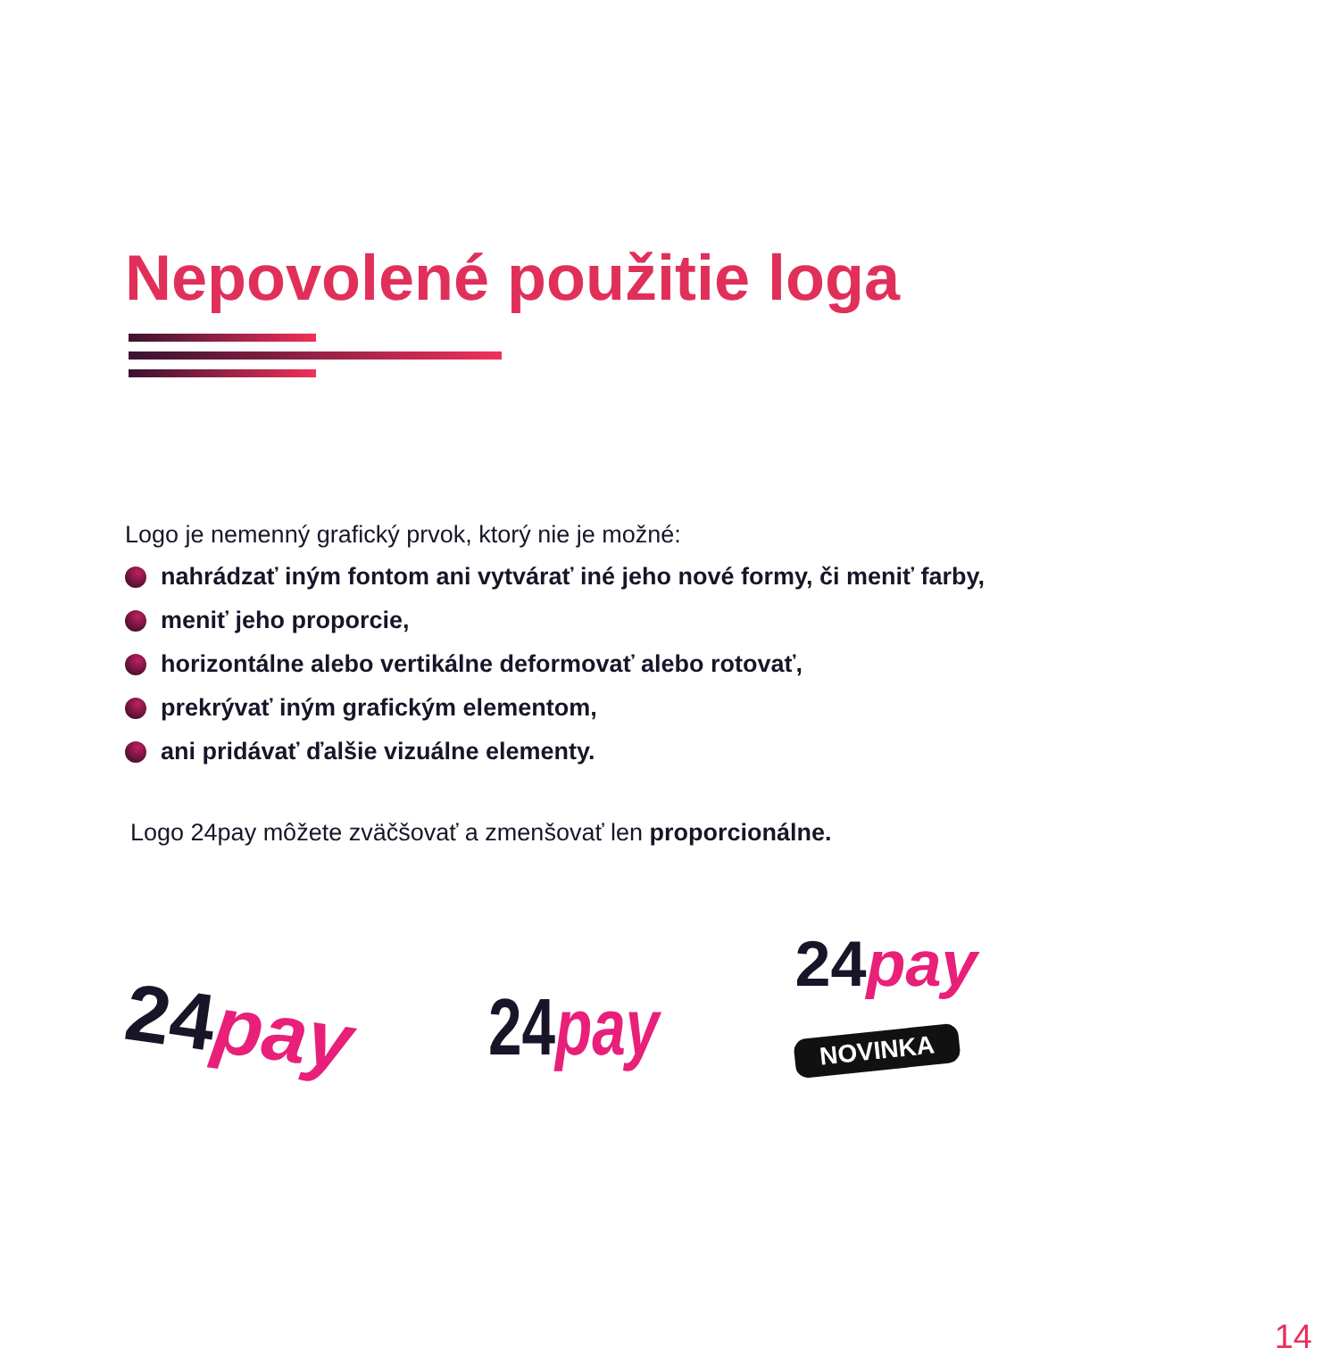Nepovolené použitie loga
Logo je nemenný grafický prvok, ktorý nie je možné:
nahrádzať iným fontom ani vytvárať iné jeho nové formy, či meniť farby,
meniť jeho proporcie,
horizontálne alebo vertikálne deformovať alebo rotovať,
prekrývať iným grafickým elementom,
ani pridávať ďalšie vizuálne elementy.
Logo 24pay môžete zväčšovať a zmenšovať len proporcionálne.
24pay
24pay
24pay
NOVINKA
14